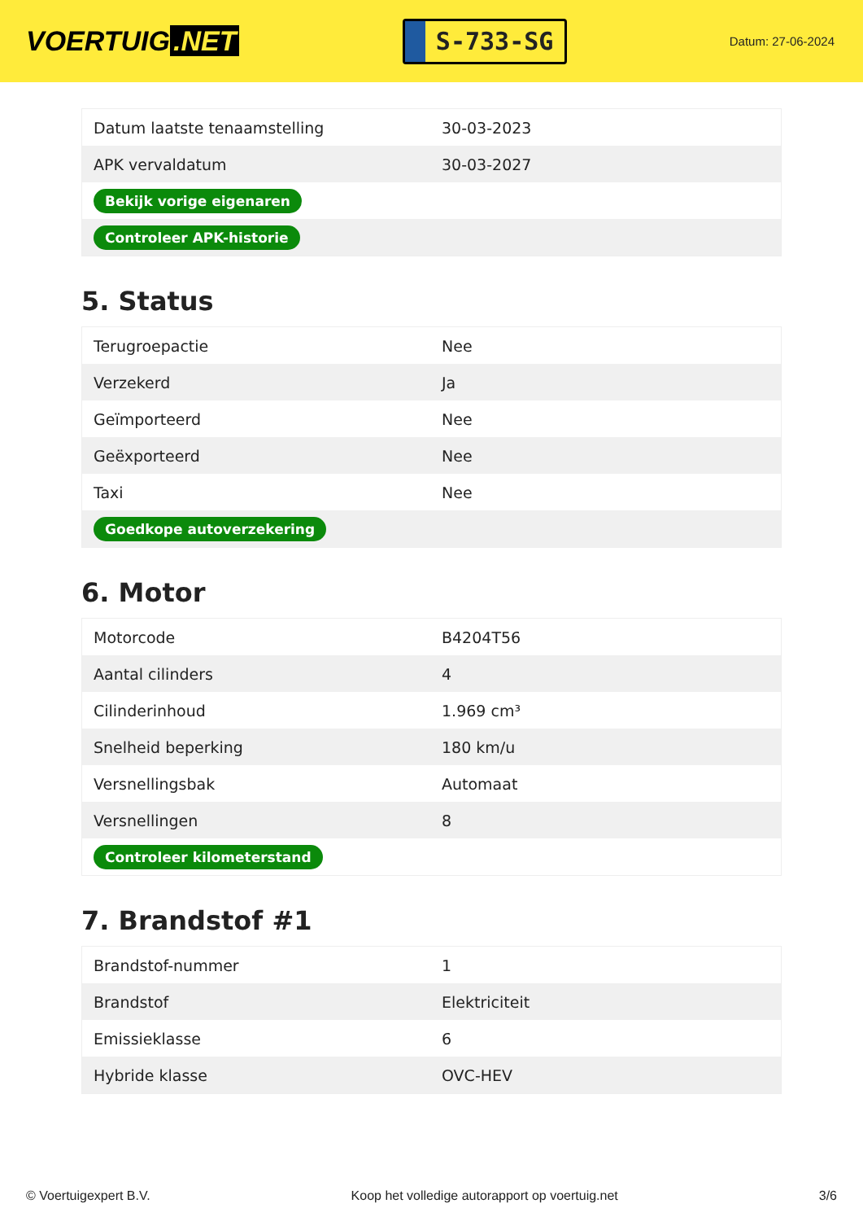VOERTUIG.NET
S-733-SG
Datum: 27-06-2024
| Datum laatste tenaamstelling | 30-03-2023 |
| APK vervaldatum | 30-03-2027 |
| Bekijk vorige eigenaren | |
| Controleer APK-historie | |
5. Status
| Terugroepactie | Nee |
| Verzekerd | Ja |
| Geïmporteerd | Nee |
| Geëxporteerd | Nee |
| Taxi | Nee |
| Goedkope autoverzekering | |
6. Motor
| Motorcode | B4204T56 |
| Aantal cilinders | 4 |
| Cilinderinhoud | 1.969 cm³ |
| Snelheid beperking | 180 km/u |
| Versnellingsbak | Automaat |
| Versnellingen | 8 |
| Controleer kilometerstand | |
7. Brandstof #1
| Brandstof-nummer | 1 |
| Brandstof | Elektriciteit |
| Emissieklasse | 6 |
| Hybride klasse | OVC-HEV |
© Voertuigexpert B.V. Koop het volledige autorapport op voertuig.net 3/6